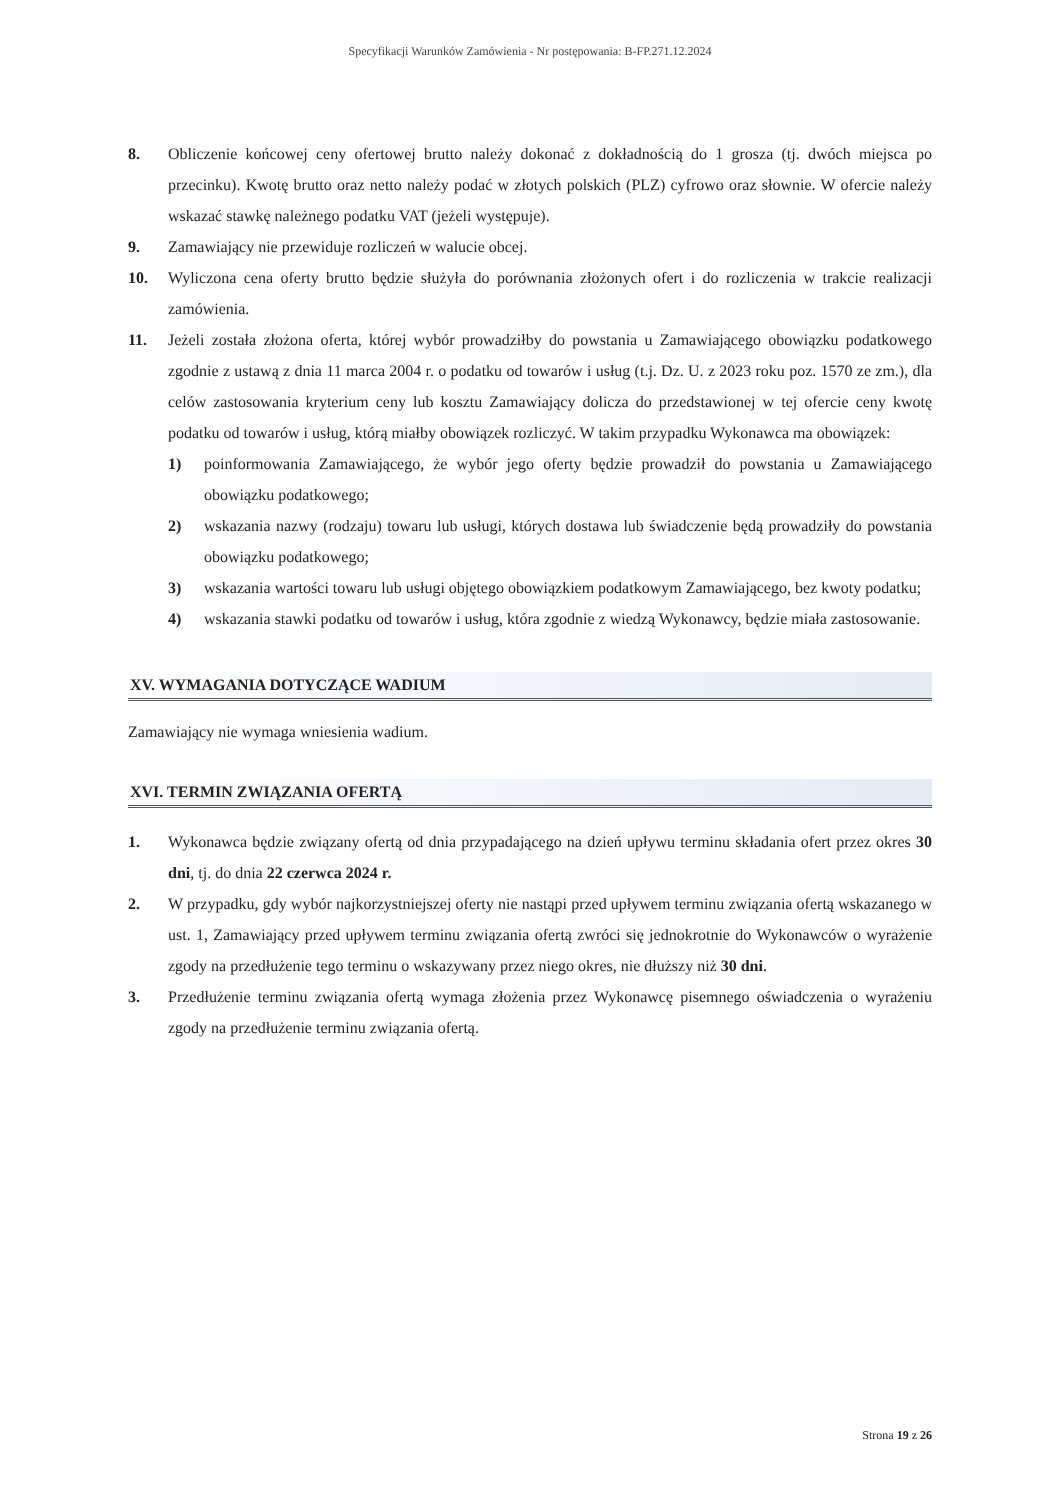Specyfikacji Warunków Zamówienia - Nr postępowania: B-FP.271.12.2024
8. Obliczenie końcowej ceny ofertowej brutto należy dokonać z dokładnością do 1 grosza (tj. dwóch miejsca po przecinku). Kwotę brutto oraz netto należy podać w złotych polskich (PLZ) cyfrowo oraz słownie. W ofercie należy wskazać stawkę należnego podatku VAT (jeżeli występuje).
9. Zamawiający nie przewiduje rozliczeń w walucie obcej.
10. Wyliczona cena oferty brutto będzie służyła do porównania złożonych ofert i do rozliczenia w trakcie realizacji zamówienia.
11. Jeżeli została złożona oferta, której wybór prowadziłby do powstania u Zamawiającego obowiązku podatkowego zgodnie z ustawą z dnia 11 marca 2004 r. o podatku od towarów i usług (t.j. Dz. U. z 2023 roku poz. 1570 ze zm.), dla celów zastosowania kryterium ceny lub kosztu Zamawiający dolicza do przedstawionej w tej ofercie ceny kwotę podatku od towarów i usług, którą miałby obowiązek rozliczyć. W takim przypadku Wykonawca ma obowiązek:
1) poinformowania Zamawiającego, że wybór jego oferty będzie prowadził do powstania u Zamawiającego obowiązku podatkowego;
2) wskazania nazwy (rodzaju) towaru lub usługi, których dostawa lub świadczenie będą prowadziły do powstania obowiązku podatkowego;
3) wskazania wartości towaru lub usługi objętego obowiązkiem podatkowym Zamawiającego, bez kwoty podatku;
4) wskazania stawki podatku od towarów i usług, która zgodnie z wiedzą Wykonawcy, będzie miała zastosowanie.
XV. WYMAGANIA DOTYCZĄCE WADIUM
Zamawiający nie wymaga wniesienia wadium.
XVI. TERMIN ZWIĄZANIA OFERTĄ
1. Wykonawca będzie związany ofertą od dnia przypadającego na dzień upływu terminu składania ofert przez okres 30 dni, tj. do dnia 22 czerwca 2024 r.
2. W przypadku, gdy wybór najkorzystniejszej oferty nie nastąpi przed upływem terminu związania ofertą wskazanego w ust. 1, Zamawiający przed upływem terminu związania ofertą zwróci się jednokrotnie do Wykonawców o wyrażenie zgody na przedłużenie tego terminu o wskazywany przez niego okres, nie dłuższy niż 30 dni.
3. Przedłużenie terminu związania ofertą wymaga złożenia przez Wykonawcę pisemnego oświadczenia o wyrażeniu zgody na przedłużenie terminu związania ofertą.
Strona 19 z 26